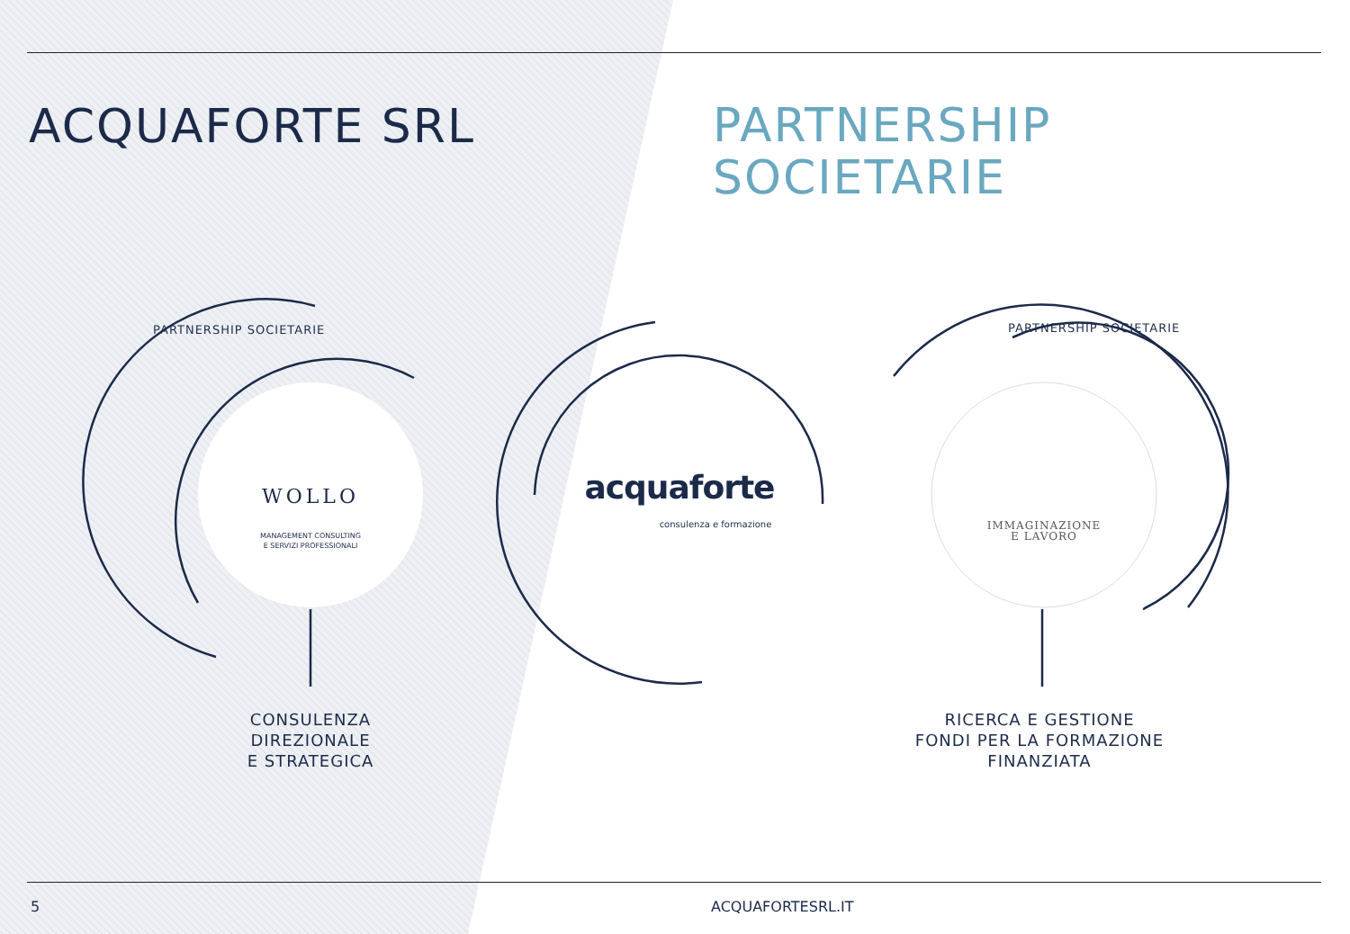ACQUAFORTE SRL
PARTNERSHIP
SOCIETARIE
PARTNERSHIP SOCIETARIE
WOLLO
MANAGEMENT CONSULTING
E SERVIZI PROFESSIONALI
acquaforte
consulenza e formazione
PARTNERSHIP SOCIETARIE
IMMAGINAZIONE
E LAVORO
CONSULENZA
DIREZIONALE
E STRATEGICA
RICERCA E GESTIONE
FONDI PER LA FORMAZIONE
FINANZIATA
5 ACQUAFORTESRL.IT